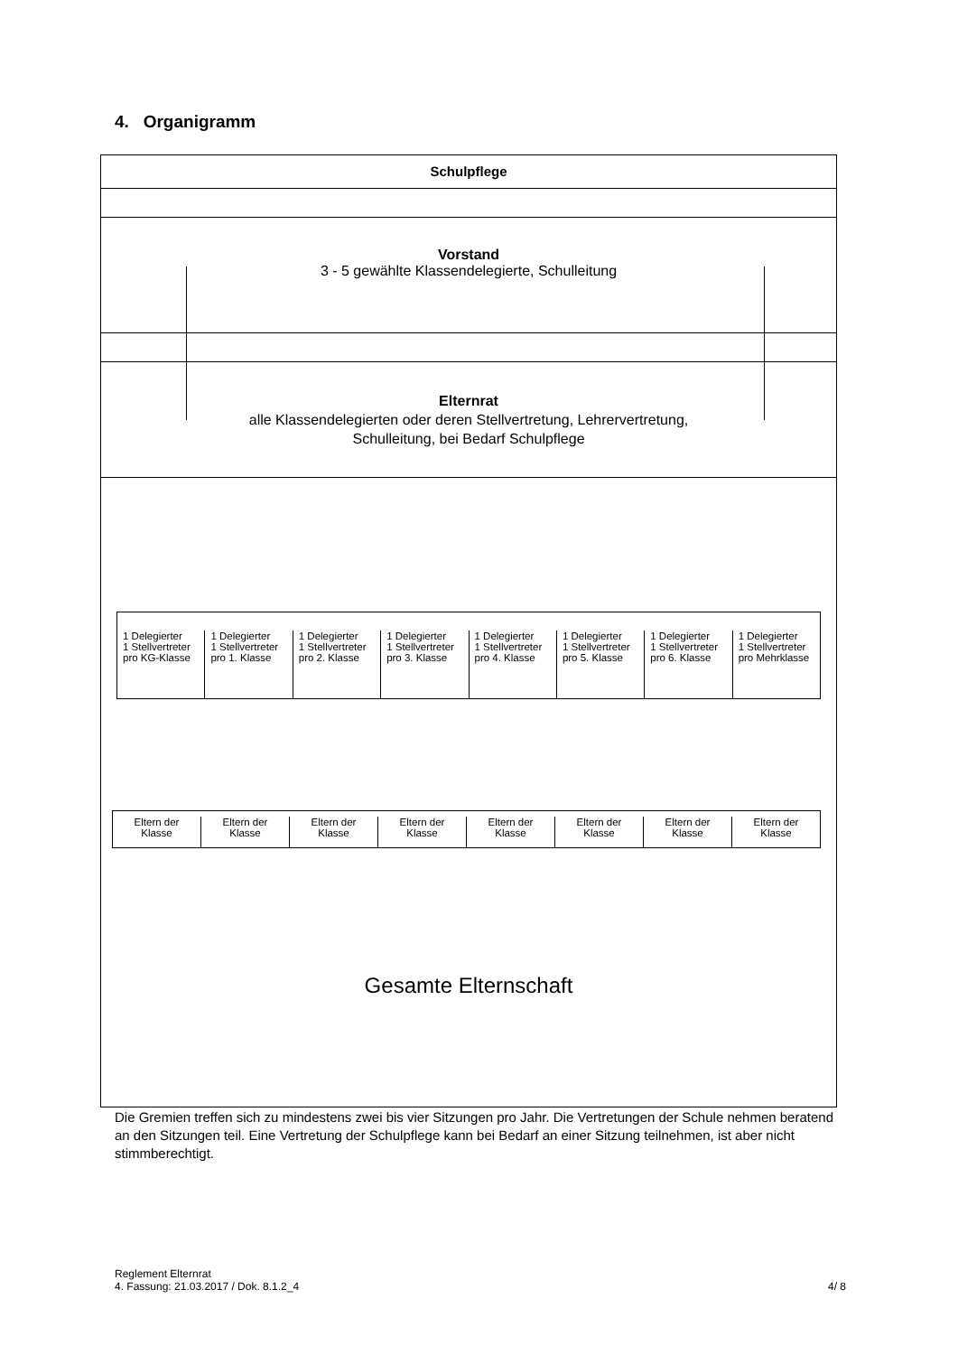4. Organigramm
Schulpflege
Vorstand
3 - 5 gewählte Klassendelegierte, Schulleitung
Elternrat
alle Klassendelegierten oder deren Stellvertretung, Lehrervertretung,
Schulleitung, bei Bedarf Schulpflege
Gesamte Elternschaft
1 Delegierter
1 Stellvertreter
pro KG-Klasse
1 Delegierter
1 Stellvertreter
pro 1. Klasse
1 Delegierter
1 Stellvertreter
pro 2. Klasse
1 Delegierter
1 Stellvertreter
pro 3. Klasse
1 Delegierter
1 Stellvertreter
pro 4. Klasse
1 Delegierter
1 Stellvertreter
pro 5. Klasse
1 Delegierter
1 Stellvertreter
pro 6. Klasse
1 Delegierter
1 Stellvertreter
pro Mehrklasse
Eltern der
Klasse
Eltern der
Klasse
Eltern der
Klasse
Eltern der
Klasse
Eltern der
Klasse
Eltern der
Klasse
Eltern der
Klasse
Eltern der
Klasse
Die Gremien treffen sich zu mindestens zwei bis vier Sitzungen pro Jahr. Die Vertretungen der Schule nehmen beratend an den Sitzungen teil. Eine Vertretung der Schulpflege kann bei Bedarf an einer Sitzung teilnehmen, ist aber nicht stimmberechtigt.
Reglement Elternrat
4. Fassung: 21.03.2017 / Dok. 8.1.2_4
4/ 8